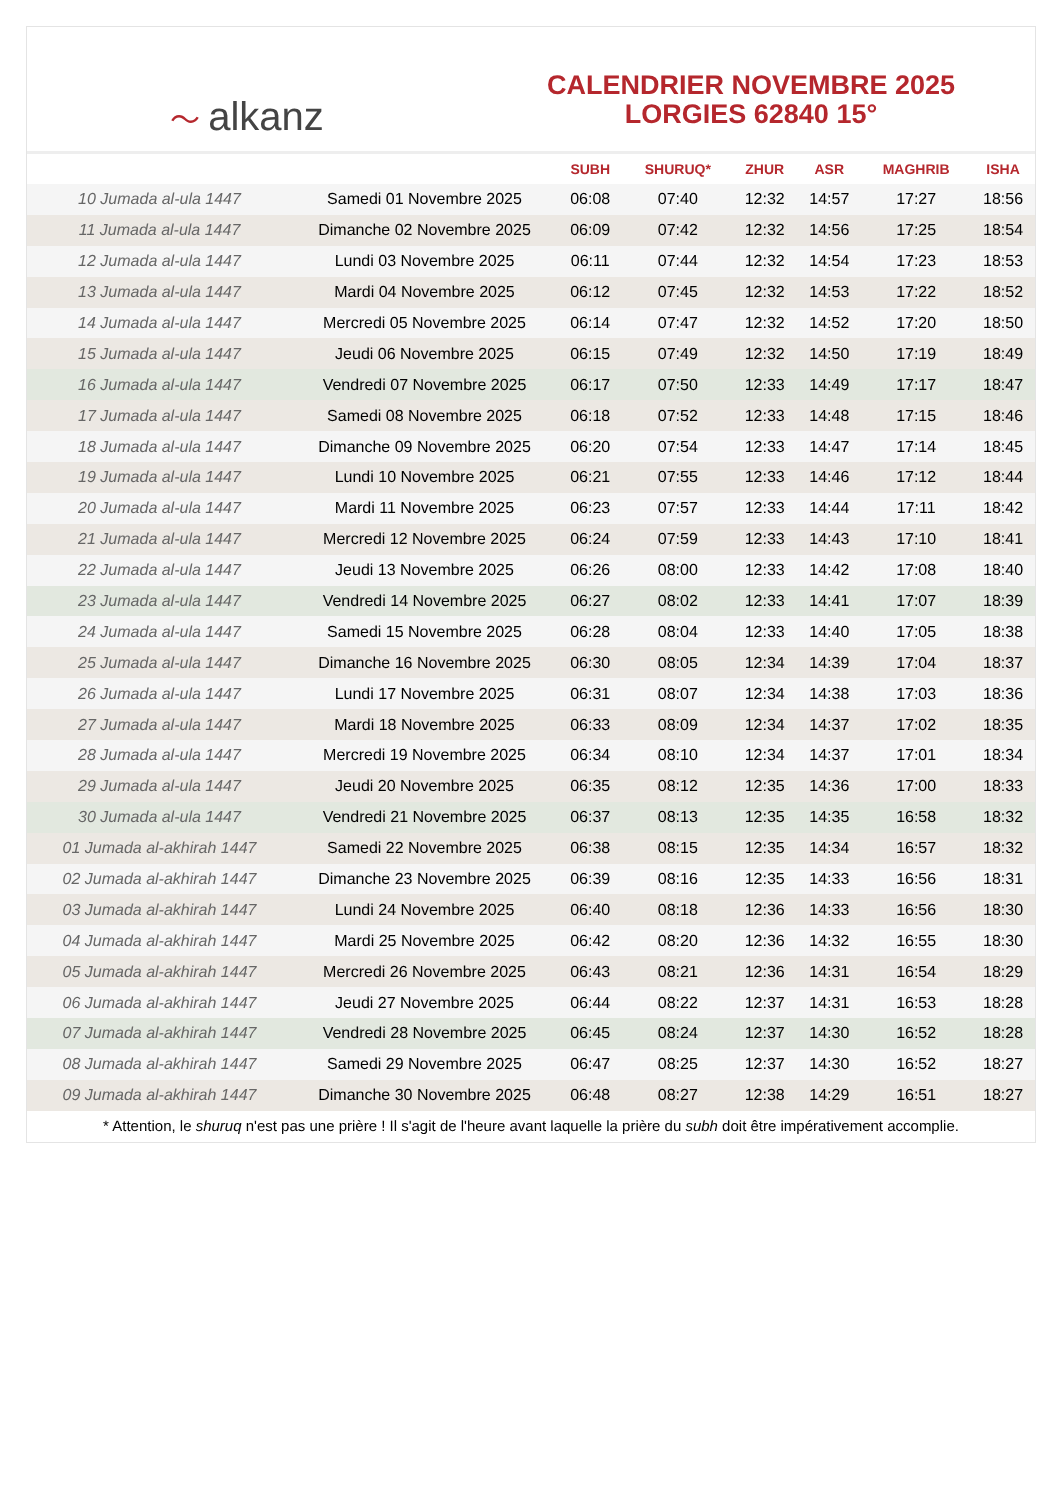〜 alkanz
CALENDRIER NOVEMBRE 2025
LORGIES 62840 15°
| | | SUBH | SHURUQ* | ZHUR | ASR | MAGHRIB | ISHA |
| --- | --- | --- | --- | --- | --- | --- | --- |
| 10 Jumada al-ula 1447 | Samedi 01 Novembre 2025 | 06:08 | 07:40 | 12:32 | 14:57 | 17:27 | 18:56 |
| 11 Jumada al-ula 1447 | Dimanche 02 Novembre 2025 | 06:09 | 07:42 | 12:32 | 14:56 | 17:25 | 18:54 |
| 12 Jumada al-ula 1447 | Lundi 03 Novembre 2025 | 06:11 | 07:44 | 12:32 | 14:54 | 17:23 | 18:53 |
| 13 Jumada al-ula 1447 | Mardi 04 Novembre 2025 | 06:12 | 07:45 | 12:32 | 14:53 | 17:22 | 18:52 |
| 14 Jumada al-ula 1447 | Mercredi 05 Novembre 2025 | 06:14 | 07:47 | 12:32 | 14:52 | 17:20 | 18:50 |
| 15 Jumada al-ula 1447 | Jeudi 06 Novembre 2025 | 06:15 | 07:49 | 12:32 | 14:50 | 17:19 | 18:49 |
| 16 Jumada al-ula 1447 | Vendredi 07 Novembre 2025 | 06:17 | 07:50 | 12:33 | 14:49 | 17:17 | 18:47 |
| 17 Jumada al-ula 1447 | Samedi 08 Novembre 2025 | 06:18 | 07:52 | 12:33 | 14:48 | 17:15 | 18:46 |
| 18 Jumada al-ula 1447 | Dimanche 09 Novembre 2025 | 06:20 | 07:54 | 12:33 | 14:47 | 17:14 | 18:45 |
| 19 Jumada al-ula 1447 | Lundi 10 Novembre 2025 | 06:21 | 07:55 | 12:33 | 14:46 | 17:12 | 18:44 |
| 20 Jumada al-ula 1447 | Mardi 11 Novembre 2025 | 06:23 | 07:57 | 12:33 | 14:44 | 17:11 | 18:42 |
| 21 Jumada al-ula 1447 | Mercredi 12 Novembre 2025 | 06:24 | 07:59 | 12:33 | 14:43 | 17:10 | 18:41 |
| 22 Jumada al-ula 1447 | Jeudi 13 Novembre 2025 | 06:26 | 08:00 | 12:33 | 14:42 | 17:08 | 18:40 |
| 23 Jumada al-ula 1447 | Vendredi 14 Novembre 2025 | 06:27 | 08:02 | 12:33 | 14:41 | 17:07 | 18:39 |
| 24 Jumada al-ula 1447 | Samedi 15 Novembre 2025 | 06:28 | 08:04 | 12:33 | 14:40 | 17:05 | 18:38 |
| 25 Jumada al-ula 1447 | Dimanche 16 Novembre 2025 | 06:30 | 08:05 | 12:34 | 14:39 | 17:04 | 18:37 |
| 26 Jumada al-ula 1447 | Lundi 17 Novembre 2025 | 06:31 | 08:07 | 12:34 | 14:38 | 17:03 | 18:36 |
| 27 Jumada al-ula 1447 | Mardi 18 Novembre 2025 | 06:33 | 08:09 | 12:34 | 14:37 | 17:02 | 18:35 |
| 28 Jumada al-ula 1447 | Mercredi 19 Novembre 2025 | 06:34 | 08:10 | 12:34 | 14:37 | 17:01 | 18:34 |
| 29 Jumada al-ula 1447 | Jeudi 20 Novembre 2025 | 06:35 | 08:12 | 12:35 | 14:36 | 17:00 | 18:33 |
| 30 Jumada al-ula 1447 | Vendredi 21 Novembre 2025 | 06:37 | 08:13 | 12:35 | 14:35 | 16:58 | 18:32 |
| 01 Jumada al-akhirah 1447 | Samedi 22 Novembre 2025 | 06:38 | 08:15 | 12:35 | 14:34 | 16:57 | 18:32 |
| 02 Jumada al-akhirah 1447 | Dimanche 23 Novembre 2025 | 06:39 | 08:16 | 12:35 | 14:33 | 16:56 | 18:31 |
| 03 Jumada al-akhirah 1447 | Lundi 24 Novembre 2025 | 06:40 | 08:18 | 12:36 | 14:33 | 16:56 | 18:30 |
| 04 Jumada al-akhirah 1447 | Mardi 25 Novembre 2025 | 06:42 | 08:20 | 12:36 | 14:32 | 16:55 | 18:30 |
| 05 Jumada al-akhirah 1447 | Mercredi 26 Novembre 2025 | 06:43 | 08:21 | 12:36 | 14:31 | 16:54 | 18:29 |
| 06 Jumada al-akhirah 1447 | Jeudi 27 Novembre 2025 | 06:44 | 08:22 | 12:37 | 14:31 | 16:53 | 18:28 |
| 07 Jumada al-akhirah 1447 | Vendredi 28 Novembre 2025 | 06:45 | 08:24 | 12:37 | 14:30 | 16:52 | 18:28 |
| 08 Jumada al-akhirah 1447 | Samedi 29 Novembre 2025 | 06:47 | 08:25 | 12:37 | 14:30 | 16:52 | 18:27 |
| 09 Jumada al-akhirah 1447 | Dimanche 30 Novembre 2025 | 06:48 | 08:27 | 12:38 | 14:29 | 16:51 | 18:27 |
* Attention, le shuruq n'est pas une prière ! Il s'agit de l'heure avant laquelle la prière du subh doit être impérativement accomplie.